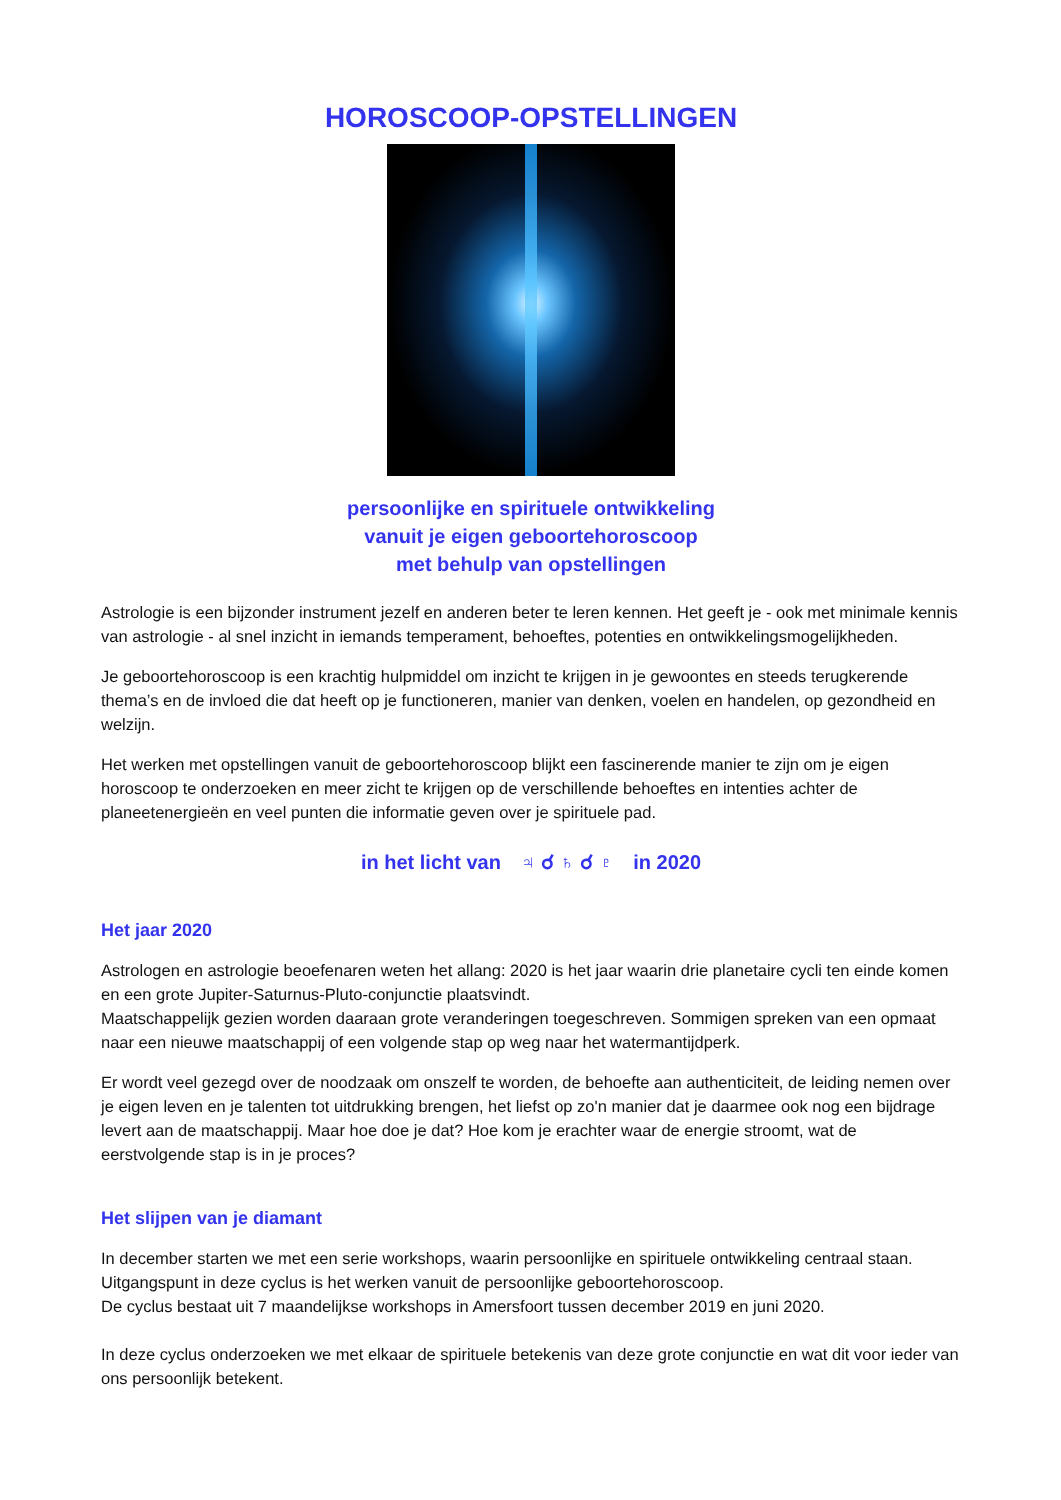HOROSCOOP-OPSTELLINGEN
persoonlijke en spirituele ontwikkeling
vanuit je eigen geboortehoroscoop
met behulp van opstellingen
Astrologie is een bijzonder instrument jezelf en anderen beter te leren kennen. Het geeft je - ook met mi­nimale kennis van astrologie - al snel inzicht in iemands temperament, behoeftes, potenties en ontwikke­lingsmogelijkheden.
Je geboortehoroscoop is een krachtig hulpmiddel om inzicht te krijgen in je gewoontes en steeds terugke­rende thema’s en de invloed die dat heeft op je functioneren, manier van denken, voelen en handelen, op gezondheid en welzijn.
Het werken met opstellingen vanuit de geboortehoroscoop blijkt een fascinerende manier te zijn om je eigen horoscoop te onderzoeken en meer zicht te krijgen op de verschillende behoeftes en intenties achter de planeetenergieën en veel punten die informatie geven over je spirituele pad.
in het licht van ♃ ☌ ♄ ☌ ♇ in 2020
Het jaar 2020
Astrologen en astrologie beoefenaren weten het allang: 2020 is het jaar waarin drie planetaire cycli ten einde komen en een grote Jupiter-Saturnus-Pluto-conjunctie plaatsvindt.
Maatschappelijk gezien worden daaraan grote veranderingen toegeschreven. Sommigen spreken van een opmaat naar een nieuwe maatschappij of een volgende stap op weg naar het watermantijdperk.
Er wordt veel gezegd over de noodzaak om onszelf te worden, de behoefte aan authenticiteit, de leiding nemen over je eigen leven en je talenten tot uitdrukking brengen, het liefst op zo'n manier dat je daarmee ook nog een bijdrage levert aan de maatschappij. Maar hoe doe je dat? Hoe kom je erachter waar de ener­gie stroomt, wat de eerstvolgende stap is in je proces?
Het slijpen van je diamant
In december starten we met een serie workshops, waarin persoonlijke en spirituele ontwikkeling centraal staan. Uitgangspunt in deze cyclus is het werken vanuit de persoonlijke geboortehoroscoop.
De cyclus bestaat uit 7 maandelijkse workshops in Amersfoort tussen december 2019 en juni 2020.
In deze cyclus onderzoeken we met elkaar de spirituele betekenis van deze grote conjunctie en wat dit voor ieder van ons persoonlijk betekent.